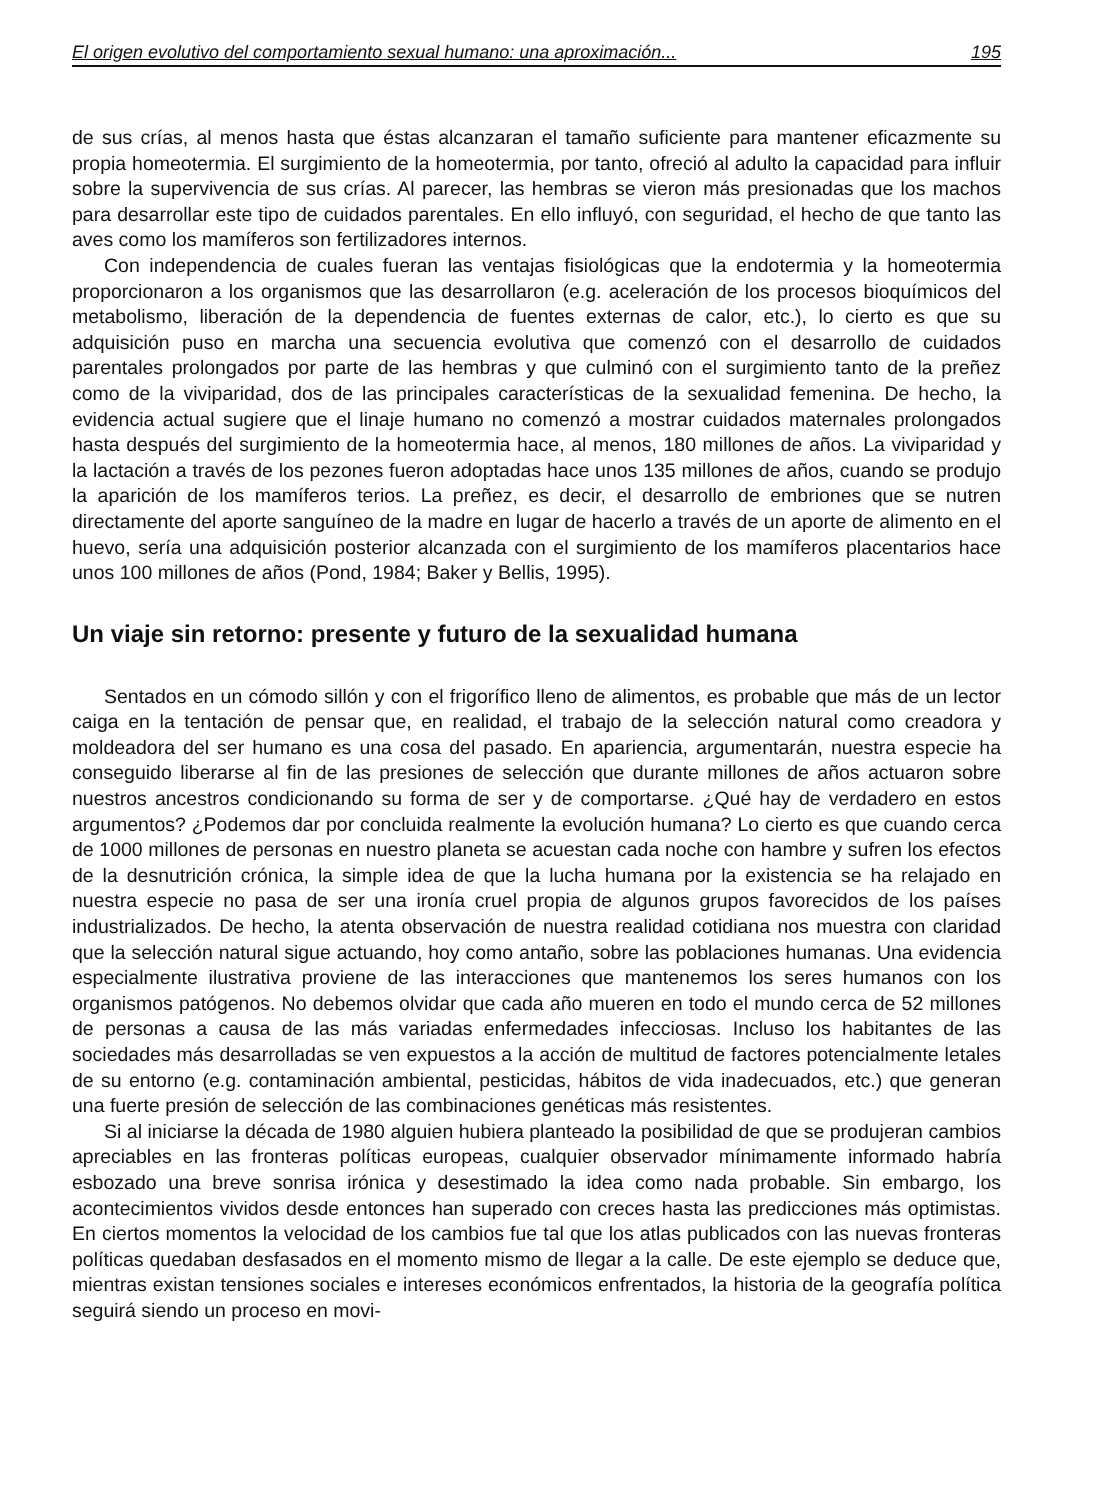El origen evolutivo del comportamiento sexual humano: una aproximación... 195
de sus crías, al menos hasta que éstas alcanzaran el tamaño suficiente para mantener eficazmente su propia homeotermia. El surgimiento de la homeotermia, por tanto, ofreció al adulto la capacidad para influir sobre la supervivencia de sus crías. Al parecer, las hembras se vieron más presionadas que los machos para desarrollar este tipo de cuidados parentales. En ello influyó, con seguridad, el hecho de que tanto las aves como los mamíferos son fertilizadores internos.
Con independencia de cuales fueran las ventajas fisiológicas que la endotermia y la homeotermia proporcionaron a los organismos que las desarrollaron (e.g. aceleración de los procesos bioquímicos del metabolismo, liberación de la dependencia de fuentes externas de calor, etc.), lo cierto es que su adquisición puso en marcha una secuencia evolutiva que comenzó con el desarrollo de cuidados parentales prolongados por parte de las hembras y que culminó con el surgimiento tanto de la preñez como de la viviparidad, dos de las principales características de la sexualidad femenina. De hecho, la evidencia actual sugiere que el linaje humano no comenzó a mostrar cuidados maternales prolongados hasta después del surgimiento de la homeotermia hace, al menos, 180 millones de años. La viviparidad y la lactación a través de los pezones fueron adoptadas hace unos 135 millones de años, cuando se produjo la aparición de los mamíferos terios. La preñez, es decir, el desarrollo de embriones que se nutren directamente del aporte sanguíneo de la madre en lugar de hacerlo a través de un aporte de alimento en el huevo, sería una adquisición posterior alcanzada con el surgimiento de los mamíferos placentarios hace unos 100 millones de años (Pond, 1984; Baker y Bellis, 1995).
Un viaje sin retorno: presente y futuro de la sexualidad humana
Sentados en un cómodo sillón y con el frigorífico lleno de alimentos, es probable que más de un lector caiga en la tentación de pensar que, en realidad, el trabajo de la selección natural como creadora y moldeadora del ser humano es una cosa del pasado. En apariencia, argumentarán, nuestra especie ha conseguido liberarse al fin de las presiones de selección que durante millones de años actuaron sobre nuestros ancestros condicionando su forma de ser y de comportarse. ¿Qué hay de verdadero en estos argumentos? ¿Podemos dar por concluida realmente la evolución humana? Lo cierto es que cuando cerca de 1000 millones de personas en nuestro planeta se acuestan cada noche con hambre y sufren los efectos de la desnutrición crónica, la simple idea de que la lucha humana por la existencia se ha relajado en nuestra especie no pasa de ser una ironía cruel propia de algunos grupos favorecidos de los países industrializados. De hecho, la atenta observación de nuestra realidad cotidiana nos muestra con claridad que la selección natural sigue actuando, hoy como antaño, sobre las poblaciones humanas. Una evidencia especialmente ilustrativa proviene de las interacciones que mantenemos los seres humanos con los organismos patógenos. No debemos olvidar que cada año mueren en todo el mundo cerca de 52 millones de personas a causa de las más variadas enfermedades infecciosas. Incluso los habitantes de las sociedades más desarrolladas se ven expuestos a la acción de multitud de factores potencialmente letales de su entorno (e.g. contaminación ambiental, pesticidas, hábitos de vida inadecuados, etc.) que generan una fuerte presión de selección de las combinaciones genéticas más resistentes.
Si al iniciarse la década de 1980 alguien hubiera planteado la posibilidad de que se produjeran cambios apreciables en las fronteras políticas europeas, cualquier observador mínimamente informado habría esbozado una breve sonrisa irónica y desestimado la idea como nada probable. Sin embargo, los acontecimientos vividos desde entonces han superado con creces hasta las predicciones más optimistas. En ciertos momentos la velocidad de los cambios fue tal que los atlas publicados con las nuevas fronteras políticas quedaban desfasados en el momento mismo de llegar a la calle. De este ejemplo se deduce que, mientras existan tensiones sociales e intereses económicos enfrentados, la historia de la geografía política seguirá siendo un proceso en movi-